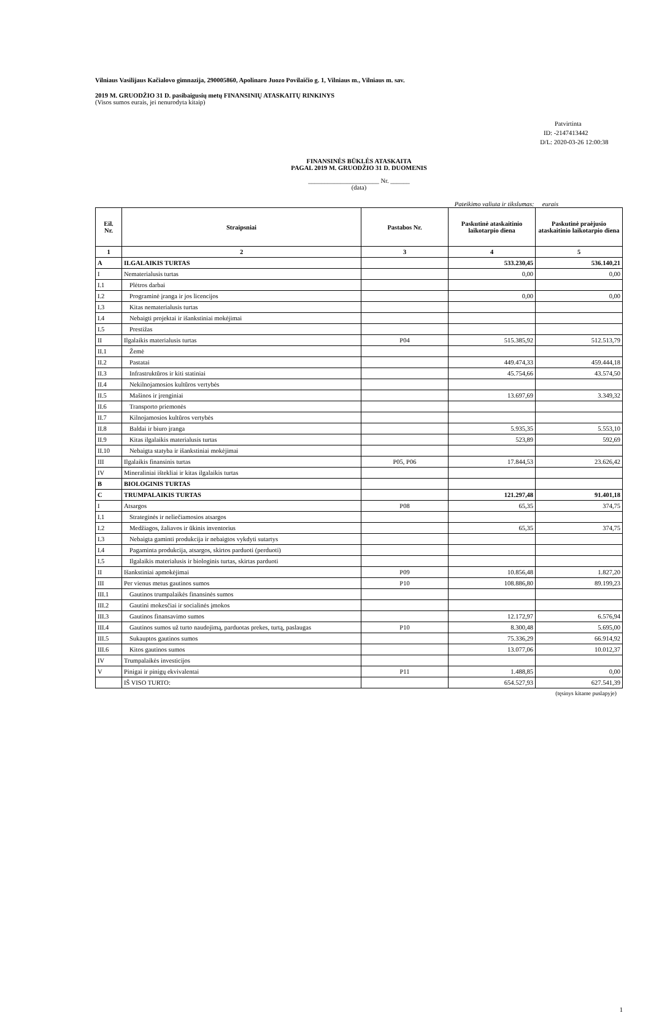Vilniaus Vasilijaus Kačialovo gimnazija, 290005860, Apolinaro Juozo Povilaičio g. 1, Vilniaus m., Vilniaus m. sav.
2019 M. GRUODŽIO 31 D. pasibaigusių metų FINANSINIŲ ATASKAITŲ RINKINYS
(Visos sumos eurais, jei nenurodyta kitaip)
Patvirtinta
ID: -2147413442
D/L: 2020-03-26 12:00:38
FINANSINĖS BŪKLĖS ATASKAITA
PAGAL 2019 M. GRUODŽIO 31 D. DUOMENIS
______________________ Nr. ______
(data)
Pateikimo valiuta ir tikslumas: eurais
| Eil. Nr. | Straipsniai | Pastabos Nr. | Paskutinė ataskaitinio laikotarpio diena | Paskutinė praėjusio ataskaitinio laikotarpio diena |
| --- | --- | --- | --- | --- |
| 1 | 2 | 3 | 4 | 5 |
| A | ILGALAIKIS TURTAS | | 533.230,45 | 536.140,21 |
| I | Nematerialusis turtas | | 0,00 | 0,00 |
| I.1 | Plėtros darbai | | | |
| I.2 | Programinė įranga ir jos licencijos | | 0,00 | 0,00 |
| I.3 | Kitas nematerialusis turtas | | | |
| I.4 | Nebaigti projektai ir išankstiniai mokėjimai | | | |
| I.5 | Prestižas | | | |
| II | Ilgalaikis materialusis turtas | P04 | 515.385,92 | 512.513,79 |
| II.1 | Žemė | | | |
| II.2 | Pastatai | | 449.474,33 | 459.444,18 |
| II.3 | Infrastruktūros ir kiti statiniai | | 45.754,66 | 43.574,50 |
| II.4 | Nekilnojamosios kultūros vertybės | | | |
| II.5 | Mašinos ir įrenginiai | | 13.697,69 | 3.349,32 |
| II.6 | Transporto priemonės | | | |
| II.7 | Kilnojamosios kultūros vertybės | | | |
| II.8 | Baldai ir biuro įranga | | 5.935,35 | 5.553,10 |
| II.9 | Kitas ilgalaikis materialusis turtas | | 523,89 | 592,69 |
| II.10 | Nebaigta statyba ir išankstiniai mokėjimai | | | |
| III | Ilgalaikis finansinis turtas | P05, P06 | 17.844,53 | 23.626,42 |
| IV | Mineraliniai ištekliai ir kitas ilgalaikis turtas | | | |
| B | BIOLOGINIS TURTAS | | | |
| C | TRUMPALAIKIS TURTAS | | 121.297,48 | 91.401,18 |
| I | Atsargos | P08 | 65,35 | 374,75 |
| I.1 | Strateginės ir neliečiamosios atsargos | | | |
| I.2 | Medžiagos, žaliavos ir ūkinis inventorius | | 65,35 | 374,75 |
| I.3 | Nebaigta gaminti produkcija ir nebaigtos vykdyti sutartys | | | |
| I.4 | Pagaminta produkcija, atsargos, skirtos parduoti (perduoti) | | | |
| I.5 | Ilgalaikis materialusis ir biologinis turtas, skirtas parduoti | | | |
| II | Išankstiniai apmokėjimai | P09 | 10.856,48 | 1.827,20 |
| III | Per vienus metus gautinos sumos | P10 | 108.886,80 | 89.199,23 |
| III.1 | Gautinos trumpalaikės finansinės sumos | | | |
| III.2 | Gautini mokesčiai ir socialinės įmokos | | | |
| III.3 | Gautinos finansavimo sumos | | 12.172,97 | 6.576,94 |
| III.4 | Gautinos sumos už turto naudojimą, parduotas prekes, turtą, paslaugas | P10 | 8.300,48 | 5.695,00 |
| III.5 | Sukauptos gautinos sumos | | 75.336,29 | 66.914,92 |
| III.6 | Kitos gautinos sumos | | 13.077,06 | 10.012,37 |
| IV | Trumpalaikės investicijos | | | |
| V | Pinigai ir pinigų ekvivalentai | P11 | 1.488,85 | 0,00 |
| | IŠ VISO TURTO: | | 654.527,93 | 627.541,39 |
(tęsinys kitame puslapyje)
1